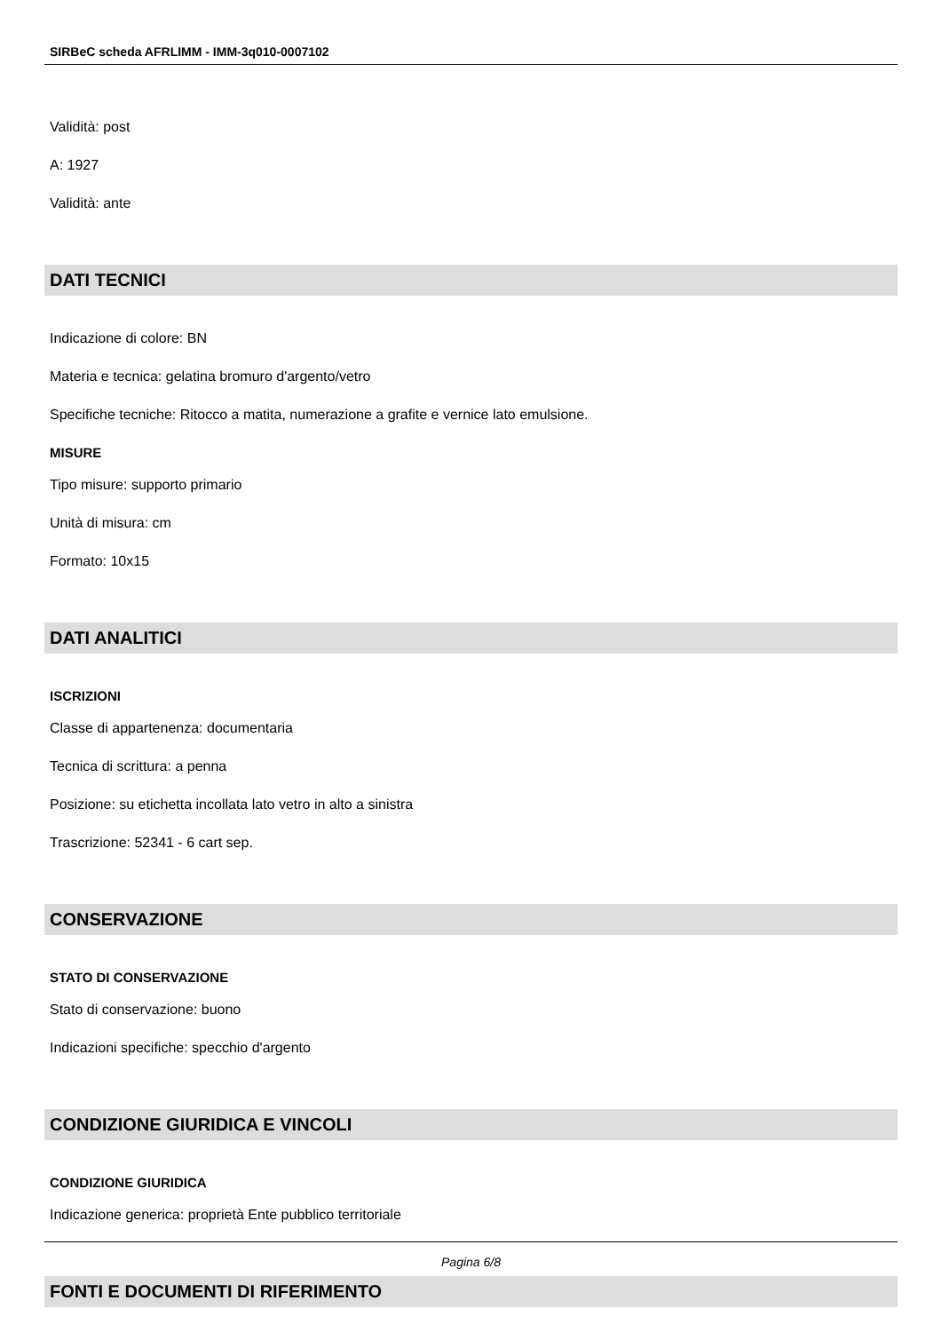SIRBeC scheda AFRLIMM - IMM-3q010-0007102
Validità: post
A: 1927
Validità: ante
DATI TECNICI
Indicazione di colore: BN
Materia e tecnica: gelatina bromuro d'argento/vetro
Specifiche tecniche: Ritocco a matita, numerazione a grafite e vernice lato emulsione.
MISURE
Tipo misure: supporto primario
Unità di misura: cm
Formato: 10x15
DATI ANALITICI
ISCRIZIONI
Classe di appartenenza: documentaria
Tecnica di scrittura: a penna
Posizione: su etichetta incollata lato vetro in alto a sinistra
Trascrizione: 52341 - 6 cart sep.
CONSERVAZIONE
STATO DI CONSERVAZIONE
Stato di conservazione: buono
Indicazioni specifiche: specchio d'argento
CONDIZIONE GIURIDICA E VINCOLI
CONDIZIONE GIURIDICA
Indicazione generica: proprietà Ente pubblico territoriale
FONTI E DOCUMENTI DI RIFERIMENTO
Pagina 6/8